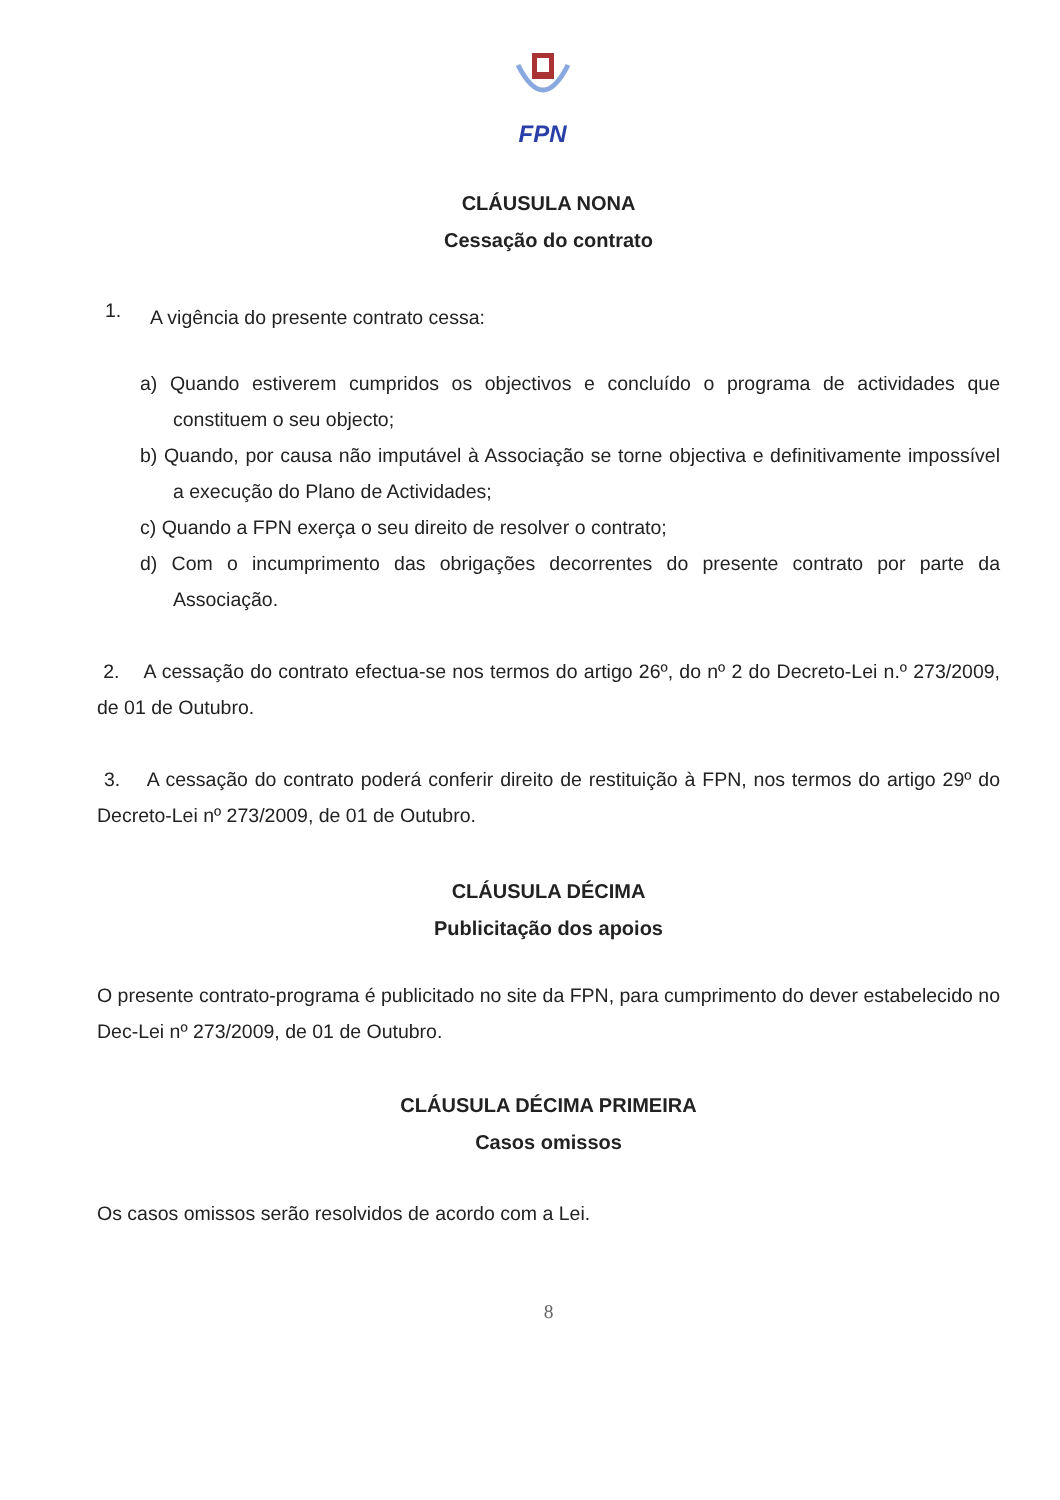FPN
CLÁUSULA NONA
Cessação do contrato
1.
A vigência do presente contrato cessa:
a) Quando estiverem cumpridos os objectivos e concluído o programa de actividades que constituem o seu objecto;
b) Quando, por causa não imputável à Associação se torne objectiva e definitivamente impossível a execução do Plano de Actividades;
c) Quando a FPN exerça o seu direito de resolver o contrato;
d) Com o incumprimento das obrigações decorrentes do presente contrato por parte da Associação.
2. A cessação do contrato efectua-se nos termos do artigo 26º, do nº 2 do Decreto-Lei n.º 273/2009, de 01 de Outubro.
3. A cessação do contrato poderá conferir direito de restituição à FPN, nos termos do artigo 29º do Decreto-Lei nº 273/2009, de 01 de Outubro.
CLÁUSULA DÉCIMA
Publicitação dos apoios
O presente contrato-programa é publicitado no site da FPN, para cumprimento do dever estabelecido no Dec-Lei nº 273/2009, de 01 de Outubro.
CLÁUSULA DÉCIMA PRIMEIRA
Casos omissos
Os casos omissos serão resolvidos de acordo com a Lei.
8